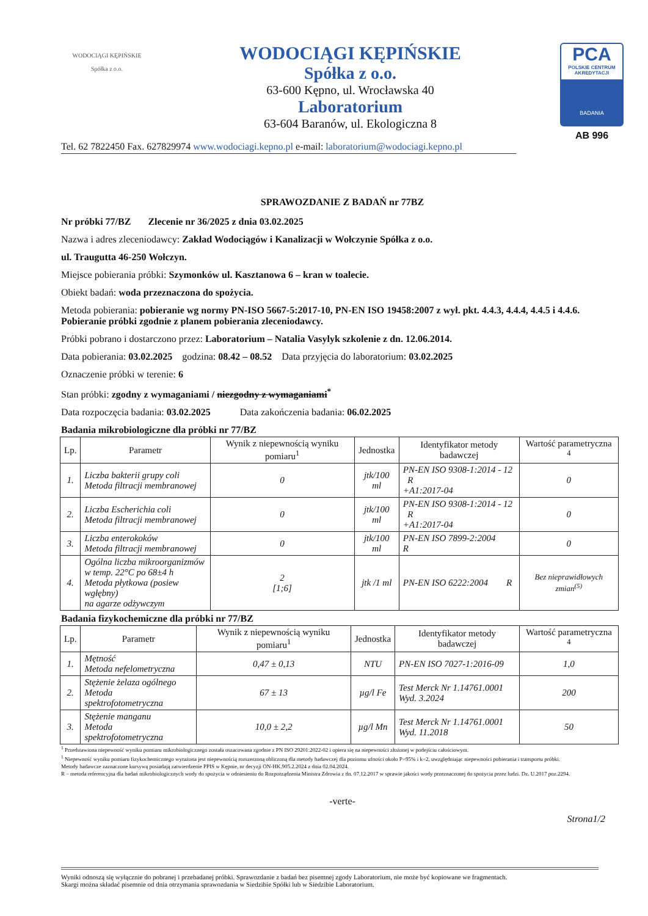WODOCIĄGI KĘPIŃSKIE
Spółka z o.o.
WODOCIĄGI KĘPIŃSKIE
Spółka z o.o.
63-600 Kępno, ul. Wrocławska 40
Laboratorium
63-604 Baranów, ul. Ekologiczna 8
PCA
POLSKIE CENTRUM AKREDYTACJI
BADANIA
AB 996
Tel. 62 7822450 Fax. 627829974 www.wodociagi.kepno.pl e-mail: laboratorium@wodociagi.kepno.pl
SPRAWOZDANIE Z BADAŃ nr 77BZ
Nr próbki 77/BZ Zlecenie nr 36/2025 z dnia 03.02.2025
Nazwa i adres zleceniodawcy: Zakład Wodociągów i Kanalizacji w Wołczynie Spółka z o.o.
ul. Traugutta 46-250 Wołczyn.
Miejsce pobierania próbki: Szymonków ul. Kasztanowa 6 – kran w toalecie.
Obiekt badań: woda przeznaczona do spożycia.
Metoda pobierania: pobieranie wg normy PN-ISO 5667-5:2017-10, PN-EN ISO 19458:2007 z wył. pkt. 4.4.3, 4.4.4, 4.4.5 i 4.4.6. Pobieranie próbki zgodnie z planem pobierania zleceniodawcy.
Próbki pobrano i dostarczono przez: Laboratorium – Natalia Vasylyk szkolenie z dn. 12.06.2014.
Data pobierania: 03.02.2025 godzina: 08.42 – 08.52 Data przyjęcia do laboratorium: 03.02.2025
Oznaczenie próbki w terenie: 6
Stan próbki: zgodny z wymaganiami / niezgodny z wymaganiami<sup>*</sup>
Data rozpoczęcia badania: 03.02.2025 Data zakończenia badania: 06.02.2025
Badania mikrobiologiczne dla próbki nr 77/BZ
| Lp. | Parametr | Wynik z niepewnością wyniku pomiaru<sup>1</sup> | Jednostka | Identyfikator metody badawczej | Wartość parametryczna <sup>4</sup> |
| --- | --- | --- | --- | --- | --- |
| 1. | Liczba bakterii grupy coli Metoda filtracji membranowej | 0 | jtk/100 ml | PN-EN ISO 9308-1:2014 - 12 R +A1:2017-04 | 0 |
| 2. | Liczba Escherichia coli Metoda filtracji membranowej | 0 | jtk/100 ml | PN-EN ISO 9308-1:2014 - 12 R +A1:2017-04 | 0 |
| 3. | Liczba enterokoków Metoda filtracji membranowej | 0 | jtk/100 ml | PN-EN ISO 7899-2:2004 R | 0 |
| 4. | Ogólna liczba mikroorganizmów w temp. 22°C po 68±4 h Metoda płytkowa (posiew wgłębny) na agarze odżywczym | 2 [1;6] | jtk /1 ml | PN-EN ISO 6222:2004 R | Bez nieprawidłowych zmian<sup>(5)</sup> |
Badania fizykochemiczne dla próbki nr 77/BZ
| Lp. | Parametr | Wynik z niepewnością wyniku pomiaru<sup>1</sup> | Jednostka | Identyfikator metody badawczej | Wartość parametryczna <sup>4</sup> |
| --- | --- | --- | --- | --- | --- |
| 1. | Mętność Metoda nefelometryczna | 0,47 ± 0,13 | NTU | PN-EN ISO 7027-1:2016-09 | 1,0 |
| 2. | Stężenie żelaza ogólnego Metoda spektrofotometryczna | 67 ± 13 | µg/l Fe | Test Merck Nr 1.14761.0001 Wyd. 3.2024 | 200 |
| 3. | Stężenie manganu Metoda spektrofotometryczna | 10,0 ± 2,2 | µg/l Mn | Test Merck Nr 1.14761.0001 Wyd. 11.2018 | 50 |
<sup>1</sup> Przedstawiona niepewność wyniku pomiaru mikrobiologicznego została oszacowana zgodnie z PN ISO 29201:2022-02 i opiera się na niepewności złożonej w podejściu całościowym.
<sup>1</sup> Niepewność wyniku pomiaru fizykochemicznego wyrażona jest niepewnością rozszerzoną obliczoną dla metody badawczej dla poziomu ufności około P=95% i k=2, uwzględniając niepewności pobierania i transportu próbki.
Metody badawcze zaznaczone kursywą posiadają zatwierdzenie PPIS w Kępnie, nr decyzji ON-HK.905.2.2024 z dnia 02.04.2024.
R – metoda referencyjna dla badań mikrobiologicznych wody do spożycia w odniesieniu do Rozporządzenia Ministra Zdrowia z dn. 07.12.2017 w sprawie jakości wody przeznaczonej do spożycia przez ludzi. Dz. U.2017 poz.2294.
-verte-
Strona1/2
Wyniki odnoszą się wyłącznie do pobranej i przebadanej próbki. Sprawozdanie z badań bez pisemnej zgody Laboratorium, nie może być kopiowane we fragmentach.
Skargi można składać pisemnie od dnia otrzymania sprawozdania w Siedzibie Spółki lub w Siedzibie Laboratorium.